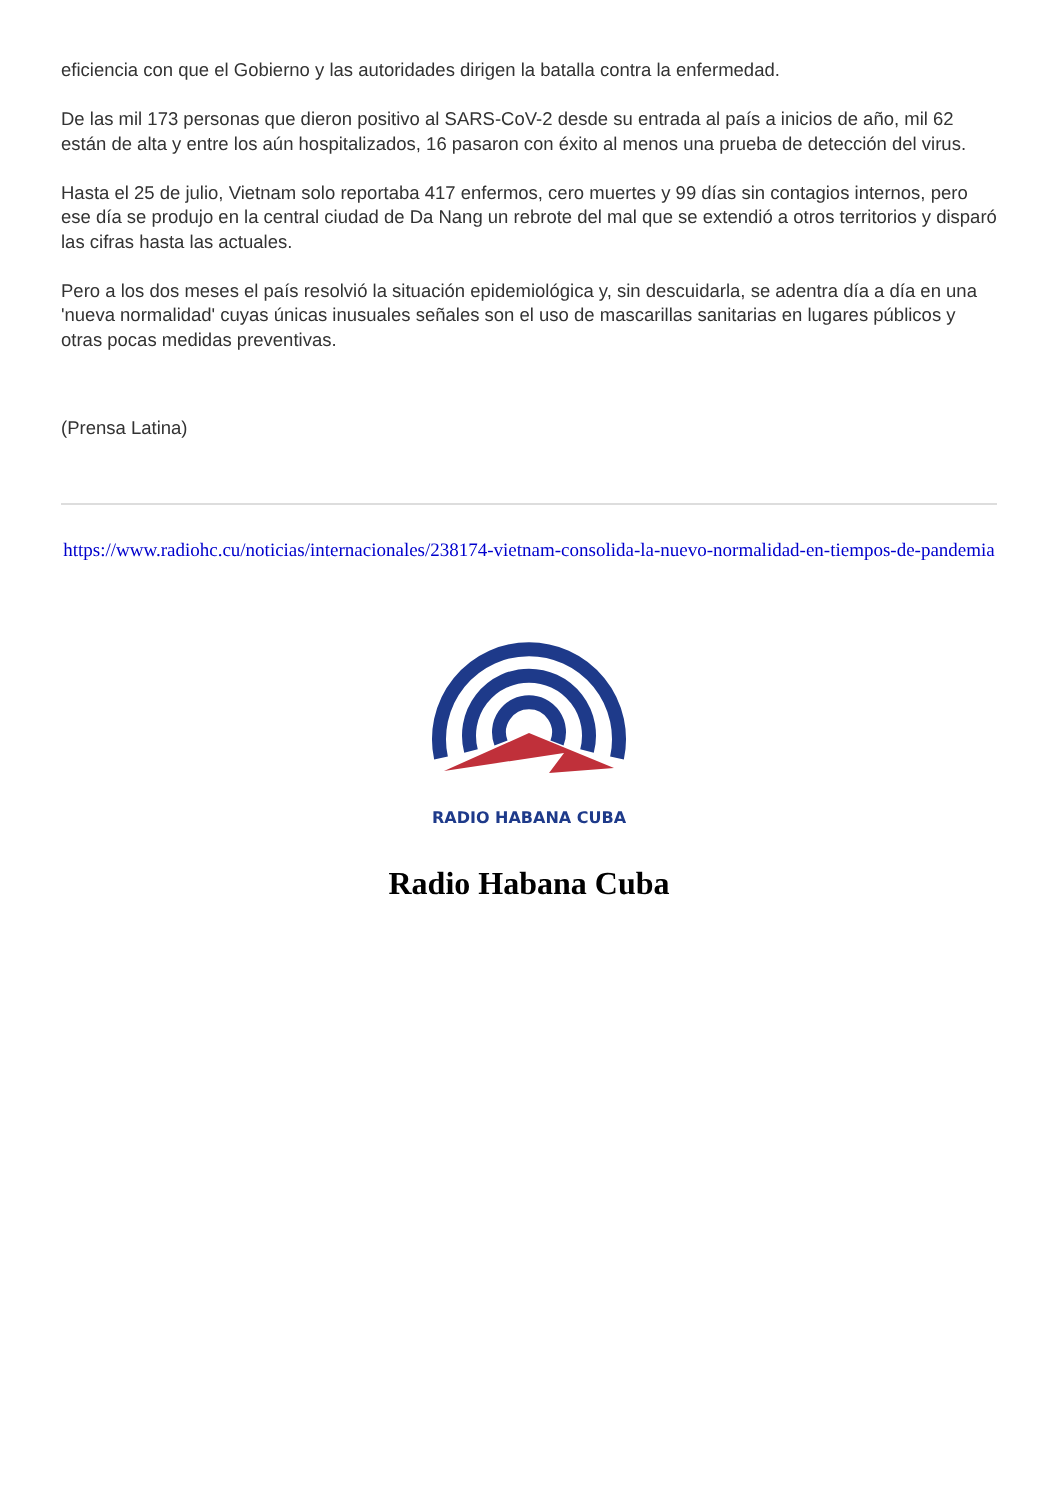eficiencia con que el Gobierno y las autoridades dirigen la batalla contra la enfermedad.
De las mil 173 personas que dieron positivo al SARS-CoV-2 desde su entrada al país a inicios de año, mil 62 están de alta y entre los aún hospitalizados, 16 pasaron con éxito al menos una prueba de detección del virus.
Hasta el 25 de julio, Vietnam solo reportaba 417 enfermos, cero muertes y 99 días sin contagios internos, pero ese día se produjo en la central ciudad de Da Nang un rebrote del mal que se extendió a otros territorios y disparó las cifras hasta las actuales.
Pero a los dos meses el país resolvió la situación epidemiológica y, sin descuidarla, se adentra día a día en una 'nueva normalidad' cuyas únicas inusuales señales son el uso de mascarillas sanitarias en lugares públicos y otras pocas medidas preventivas.
(Prensa Latina)
https://www.radiohc.cu/noticias/internacionales/238174-vietnam-consolida-la-nuevo-normalidad-en-tiempos-de-pandemia
RADIO HABANA CUBA
Radio Habana Cuba